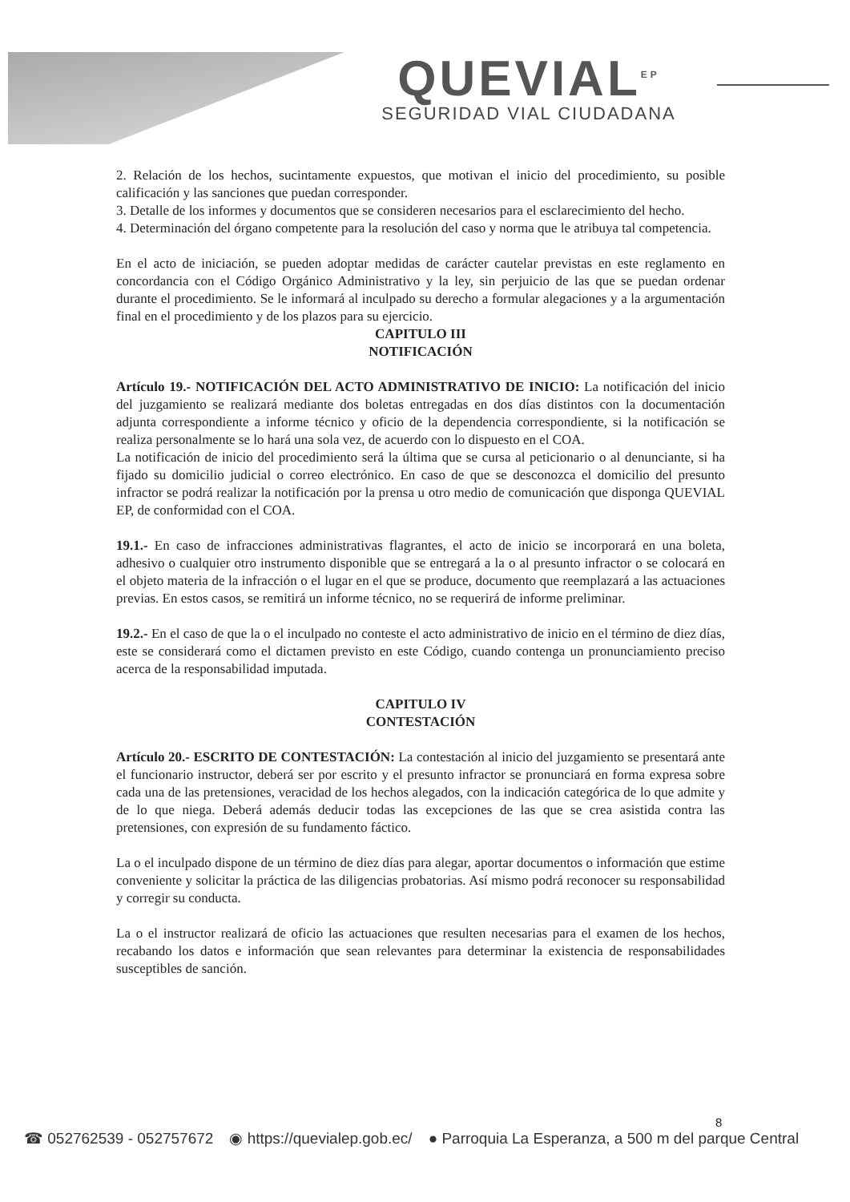QUEVIAL<sup>EP</sup>
SEGURIDAD VIAL CIUDADANA
2. Relación de los hechos, sucintamente expuestos, que motivan el inicio del procedimiento, su posible calificación y las sanciones que puedan corresponder.
3. Detalle de los informes y documentos que se consideren necesarios para el esclarecimiento del hecho.
4. Determinación del órgano competente para la resolución del caso y norma que le atribuya tal competencia.
En el acto de iniciación, se pueden adoptar medidas de carácter cautelar previstas en este reglamento en concordancia con el Código Orgánico Administrativo y la ley, sin perjuicio de las que se puedan ordenar durante el procedimiento. Se le informará al inculpado su derecho a formular alegaciones y a la argumentación final en el procedimiento y de los plazos para su ejercicio.
CAPITULO III
NOTIFICACIÓN
Artículo 19.- NOTIFICACIÓN DEL ACTO ADMINISTRATIVO DE INICIO: La notificación del inicio del juzgamiento se realizará mediante dos boletas entregadas en dos días distintos con la documentación adjunta correspondiente a informe técnico y oficio de la dependencia correspondiente, si la notificación se realiza personalmente se lo hará una sola vez, de acuerdo con lo dispuesto en el COA.
La notificación de inicio del procedimiento será la última que se cursa al peticionario o al denunciante, si ha fijado su domicilio judicial o correo electrónico. En caso de que se desconozca el domicilio del presunto infractor se podrá realizar la notificación por la prensa u otro medio de comunicación que disponga QUEVIAL EP, de conformidad con el COA.
19.1.- En caso de infracciones administrativas flagrantes, el acto de inicio se incorporará en una boleta, adhesivo o cualquier otro instrumento disponible que se entregará a la o al presunto infractor o se colocará en el objeto materia de la infracción o el lugar en el que se produce, documento que reemplazará a las actuaciones previas. En estos casos, se remitirá un informe técnico, no se requerirá de informe preliminar.
19.2.- En el caso de que la o el inculpado no conteste el acto administrativo de inicio en el término de diez días, este se considerará como el dictamen previsto en este Código, cuando contenga un pronunciamiento preciso acerca de la responsabilidad imputada.
CAPITULO IV
CONTESTACIÓN
Artículo 20.- ESCRITO DE CONTESTACIÓN: La contestación al inicio del juzgamiento se presentará ante el funcionario instructor, deberá ser por escrito y el presunto infractor se pronunciará en forma expresa sobre cada una de las pretensiones, veracidad de los hechos alegados, con la indicación categórica de lo que admite y de lo que niega. Deberá además deducir todas las excepciones de las que se crea asistida contra las pretensiones, con expresión de su fundamento fáctico.
La o el inculpado dispone de un término de diez días para alegar, aportar documentos o información que estime conveniente y solicitar la práctica de las diligencias probatorias. Así mismo podrá reconocer su responsabilidad y corregir su conducta.
La o el instructor realizará de oficio las actuaciones que resulten necesarias para el examen de los hechos, recabando los datos e información que sean relevantes para determinar la existencia de responsabilidades susceptibles de sanción.
8
☎ 052762539 - 052757672 ◉ https://quevialep.gob.ec/ ● Parroquia La Esperanza, a 500 m del parque Central